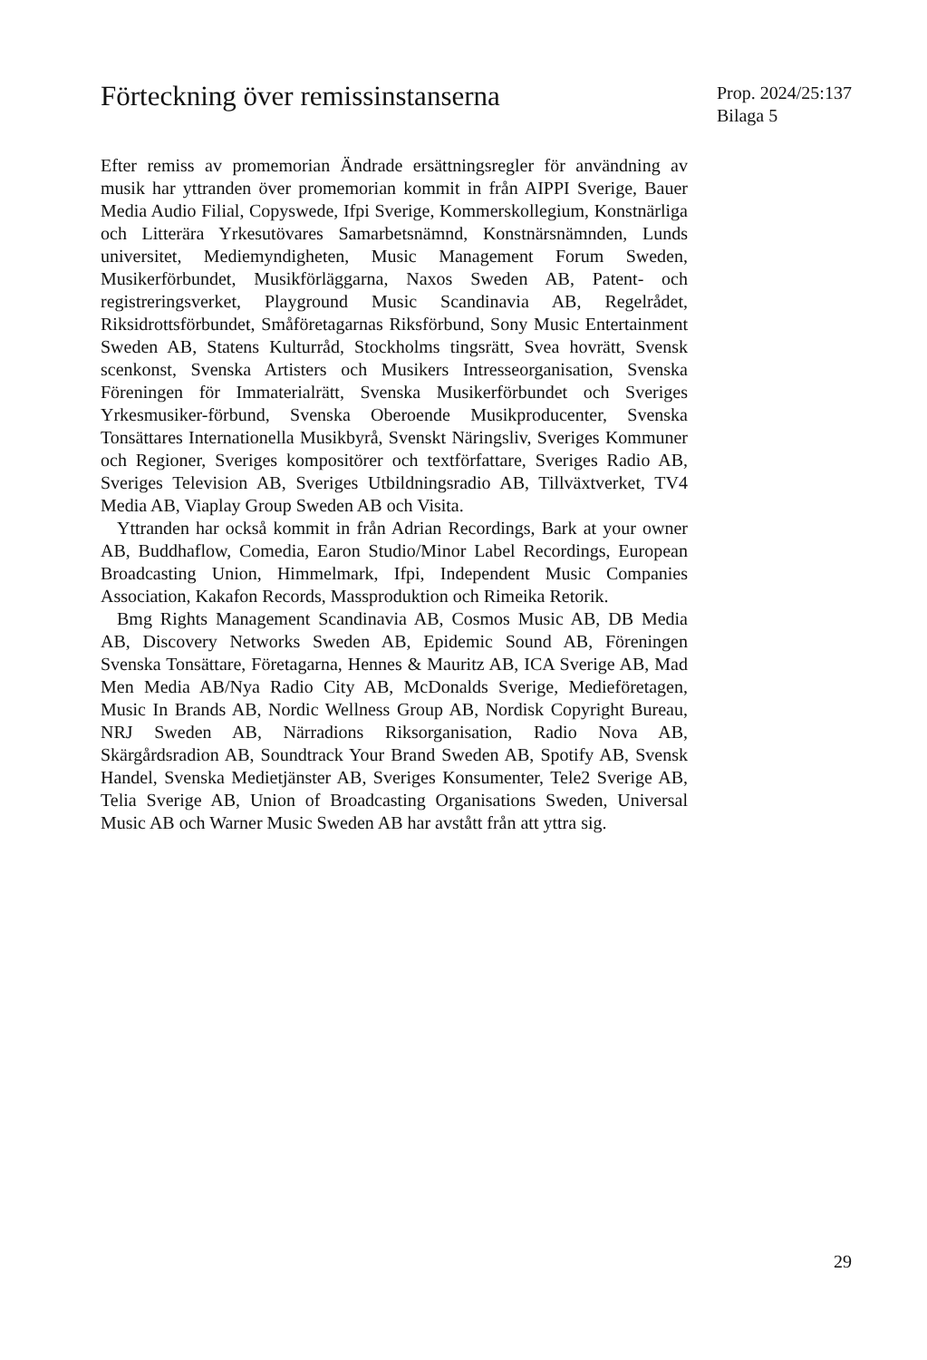Förteckning över remissinstanserna
Prop. 2024/25:137
Bilaga 5
Efter remiss av promemorian Ändrade ersättningsregler för användning av musik har yttranden över promemorian kommit in från AIPPI Sverige, Bauer Media Audio Filial, Copyswede, Ifpi Sverige, Kommerskollegium, Konstnärliga och Litterära Yrkesutövares Samarbetsnämnd, Konstnärsnämnden, Lunds universitet, Mediemyndigheten, Music Management Forum Sweden, Musikerförbundet, Musikförläggarna, Naxos Sweden AB, Patent- och registreringsverket, Playground Music Scandinavia AB, Regelrådet, Riksidrottsförbundet, Småföretagarnas Riksförbund, Sony Music Entertainment Sweden AB, Statens Kulturråd, Stockholms tingsrätt, Svea hovrätt, Svensk scenkonst, Svenska Artisters och Musikers Intresseorganisation, Svenska Föreningen för Immaterialrätt, Svenska Musikerförbundet och Sveriges Yrkesmusiker-förbund, Svenska Oberoende Musikproducenter, Svenska Tonsättares Internationella Musikbyrå, Svenskt Näringsliv, Sveriges Kommuner och Regioner, Sveriges kompositörer och textförfattare, Sveriges Radio AB, Sveriges Television AB, Sveriges Utbildningsradio AB, Tillväxtverket, TV4 Media AB, Viaplay Group Sweden AB och Visita.
Yttranden har också kommit in från Adrian Recordings, Bark at your owner AB, Buddhaflow, Comedia, Earon Studio/Minor Label Recordings, European Broadcasting Union, Himmelmark, Ifpi, Independent Music Companies Association, Kakafon Records, Massproduktion och Rimeika Retorik.
Bmg Rights Management Scandinavia AB, Cosmos Music AB, DB Media AB, Discovery Networks Sweden AB, Epidemic Sound AB, Föreningen Svenska Tonsättare, Företagarna, Hennes & Mauritz AB, ICA Sverige AB, Mad Men Media AB/Nya Radio City AB, McDonalds Sverige, Medieföretagen, Music In Brands AB, Nordic Wellness Group AB, Nordisk Copyright Bureau, NRJ Sweden AB, Närradions Riksorganisation, Radio Nova AB, Skärgårdsradion AB, Soundtrack Your Brand Sweden AB, Spotify AB, Svensk Handel, Svenska Medietjänster AB, Sveriges Konsumenter, Tele2 Sverige AB, Telia Sverige AB, Union of Broadcasting Organisations Sweden, Universal Music AB och Warner Music Sweden AB har avstått från att yttra sig.
29